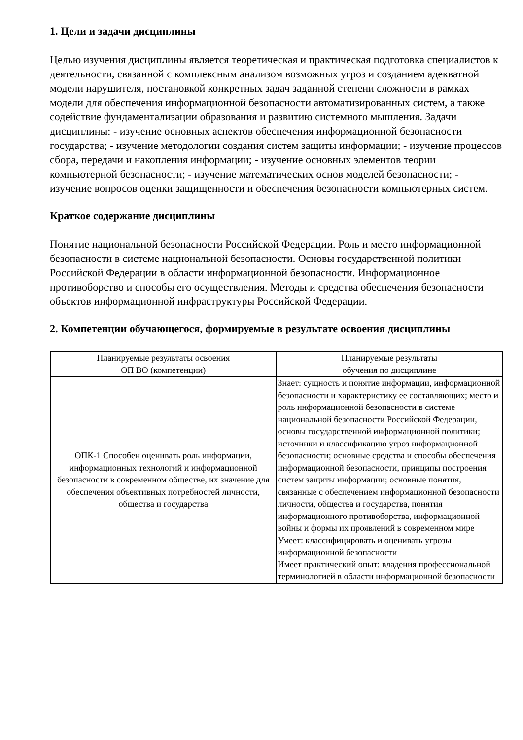1. Цели и задачи дисциплины
Целью изучения дисциплины является теоретическая и практическая подготовка специалистов к деятельности, связанной с комплексным анализом возможных угроз и созданием адекватной модели нарушителя, постановкой конкретных задач заданной степени сложности в рамках модели для обеспечения информационной безопасности автоматизированных систем, а также содействие фундаментализации образования и развитию системного мышления. Задачи дисциплины: - изучение основных аспектов обеспечения информационной безопасности государства; - изучение методологии создания систем защиты информации; - изучение процессов сбора, передачи и накопления информации; - изучение основных элементов теории компьютерной безопасности; - изучение математических основ моделей безопасности; - изучение вопросов оценки защищенности и обеспечения безопасности компьютерных систем.
Краткое содержание дисциплины
Понятие национальной безопасности Российской Федерации. Роль и место информационной безопасности в системе национальной безопасности. Основы государственной политики Российской Федерации в области информационной безопасности. Информационное противоборство и способы его осуществления. Методы и средства обеспечения безопасности объектов информационной инфраструктуры Российской Федерации.
2. Компетенции обучающегося, формируемые в результате освоения дисциплины
| Планируемые результаты освоения ОП ВО (компетенции) | Планируемые результаты обучения по дисциплине |
| --- | --- |
| ОПК-1 Способен оценивать роль информации, информационных технологий и информационной безопасности в современном обществе, их значение для обеспечения объективных потребностей личности, общества и государства | Знает: сущность и понятие информации, информационной безопасности и характеристику ее составляющих; место и роль информационной безопасности в системе национальной безопасности Российской Федерации, основы государственной информационной политики; источники и классификацию угроз информационной безопасности; основные средства и способы обеспечения информационной безопасности, принципы построения систем защиты информации; основные понятия, связанные с обеспечением информационной безопасности личности, общества и государства, понятия информационного противоборства, информационной войны и формы их проявлений в современном мире Умеет: классифицировать и оценивать угрозы информационной безопасности Имеет практический опыт: владения профессиональной терминологией в области информационной безопасности |